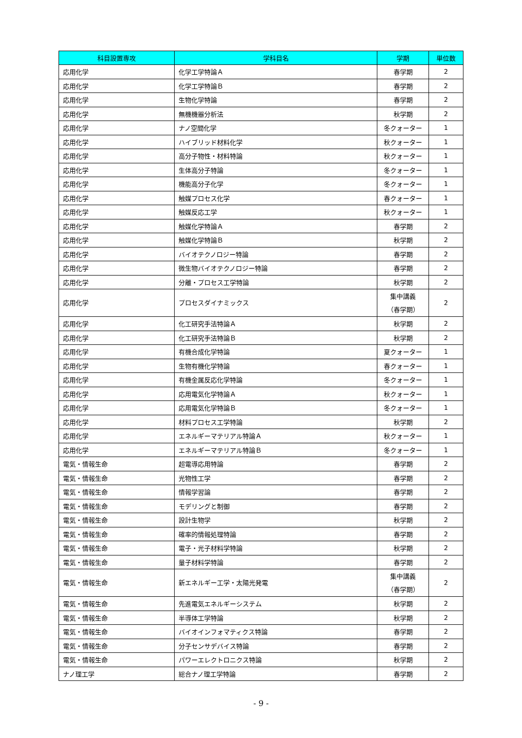| 科目設置専攻 | 学科目名 | 学期 | 単位数 |
| --- | --- | --- | --- |
| 応用化学 | 化学工学特論Ａ | 春学期 | 2 |
| 応用化学 | 化学工学特論Ｂ | 春学期 | 2 |
| 応用化学 | 生物化学特論 | 春学期 | 2 |
| 応用化学 | 無機機器分析法 | 秋学期 | 2 |
| 応用化学 | ナノ空間化学 | 冬クォーター | 1 |
| 応用化学 | ハイブリッド材料化学 | 秋クォーター | 1 |
| 応用化学 | 高分子物性・材料特論 | 秋クォーター | 1 |
| 応用化学 | 生体高分子特論 | 冬クォーター | 1 |
| 応用化学 | 機能高分子化学 | 冬クォーター | 1 |
| 応用化学 | 触媒プロセス化学 | 春クォーター | 1 |
| 応用化学 | 触媒反応工学 | 秋クォーター | 1 |
| 応用化学 | 触媒化学特論Ａ | 春学期 | 2 |
| 応用化学 | 触媒化学特論Ｂ | 秋学期 | 2 |
| 応用化学 | バイオテクノロジー特論 | 春学期 | 2 |
| 応用化学 | 微生物バイオテクノロジー特論 | 春学期 | 2 |
| 応用化学 | 分離・プロセス工学特論 | 秋学期 | 2 |
| 応用化学 | プロセスダイナミックス | 集中講義 （春学期） | 2 |
| 応用化学 | 化工研究手法特論Ａ | 秋学期 | 2 |
| 応用化学 | 化工研究手法特論Ｂ | 秋学期 | 2 |
| 応用化学 | 有機合成化学特論 | 夏クォーター | 1 |
| 応用化学 | 生物有機化学特論 | 春クォーター | 1 |
| 応用化学 | 有機金属反応化学特論 | 冬クォーター | 1 |
| 応用化学 | 応用電気化学特論Ａ | 秋クォーター | 1 |
| 応用化学 | 応用電気化学特論Ｂ | 冬クォーター | 1 |
| 応用化学 | 材料プロセス工学特論 | 秋学期 | 2 |
| 応用化学 | エネルギーマテリアル特論Ａ | 秋クォーター | 1 |
| 応用化学 | エネルギーマテリアル特論Ｂ | 冬クォーター | 1 |
| 電気・情報生命 | 超電導応用特論 | 春学期 | 2 |
| 電気・情報生命 | 光物性工学 | 春学期 | 2 |
| 電気・情報生命 | 情報学習論 | 春学期 | 2 |
| 電気・情報生命 | モデリングと制御 | 春学期 | 2 |
| 電気・情報生命 | 設計生物学 | 秋学期 | 2 |
| 電気・情報生命 | 確率的情報処理特論 | 春学期 | 2 |
| 電気・情報生命 | 電子・光子材料学特論 | 秋学期 | 2 |
| 電気・情報生命 | 量子材料学特論 | 春学期 | 2 |
| 電気・情報生命 | 新エネルギー工学・太陽光発電 | 集中講義 （春学期） | 2 |
| 電気・情報生命 | 先進電気エネルギーシステム | 秋学期 | 2 |
| 電気・情報生命 | 半導体工学特論 | 秋学期 | 2 |
| 電気・情報生命 | バイオインフォマティクス特論 | 春学期 | 2 |
| 電気・情報生命 | 分子センサデバイス特論 | 春学期 | 2 |
| 電気・情報生命 | パワーエレクトロニクス特論 | 秋学期 | 2 |
| ナノ理工学 | 総合ナノ理工学特論 | 春学期 | 2 |
- 9 -